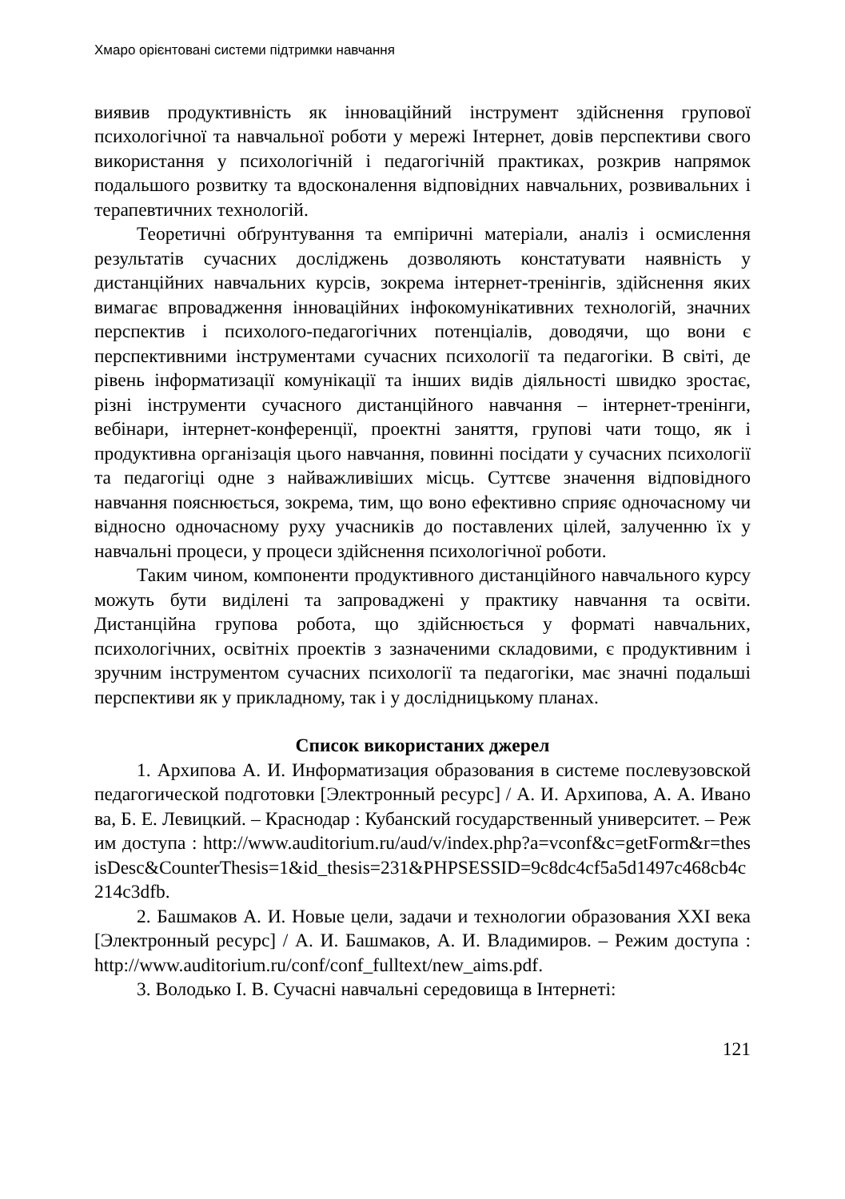Хмаро орієнтовані системи підтримки навчання
виявив продуктивність як інноваційний інструмент здійснення групової психологічної та навчальної роботи у мережі Інтернет, довів перспективи свого використання у психологічній і педагогічній практиках, розкрив напрямок подальшого розвитку та вдосконалення відповідних навчальних, розвивальних і терапевтичних технологій.
Теоретичні обґрунтування та емпіричні матеріали, аналіз і осмислення результатів сучасних досліджень дозволяють констатувати наявність у дистанційних навчальних курсів, зокрема інтернет-тренінгів, здійснення яких вимагає впровадження інноваційних інфокомунікативних технологій, значних перспектив і психолого-педагогічних потенціалів, доводячи, що вони є перспективними інструментами сучасних психології та педагогіки. В світі, де рівень інформатизації комунікації та інших видів діяльності швидко зростає, різні інструменти сучасного дистанційного навчання – інтернет-тренінги, вебінари, інтернет-конференції, проектні заняття, групові чати тощо, як і продуктивна організація цього навчання, повинні посідати у сучасних психології та педагогіці одне з найважливіших місць. Суттєве значення відповідного навчання пояснюється, зокрема, тим, що воно ефективно сприяє одночасному чи відносно одночасному руху учасників до поставлених цілей, залученню їх у навчальні процеси, у процеси здійснення психологічної роботи.
Таким чином, компоненти продуктивного дистанційного навчального курсу можуть бути виділені та запроваджені у практику навчання та освіти. Дистанційна групова робота, що здійснюється у форматі навчальних, психологічних, освітніх проектів з зазначеними складовими, є продуктивним і зручним інструментом сучасних психології та педагогіки, має значні подальші перспективи як у прикладному, так і у дослідницькому планах.
Список використаних джерел
1. Архипова А. И. Информатизация образования в системе послевузовской педагогической подготовки [Электронный ресурс] / А. И. Архипова, А. А. Иванова, Б. Е. Левицкий. – Краснодар : Кубанский государственный университет. – Режим доступа : http://www.auditorium.ru/aud/v/index.php?a=vconf&c=getForm&r=thesisDesc&CounterThesis=1&id_thesis=231&PHPSESSID=9c8dc4cf5a5d1497c468cb4c214c3dfb.
2. Башмаков А. И. Новые цели, задачи и технологии образования XXI века [Электронный ресурс] / А. И. Башмаков, А. И. Владимиров. – Режим доступа : http://www.auditorium.ru/conf/conf_fulltext/new_aims.pdf.
3. Володько І. В. Сучасні навчальні середовища в Інтернеті:
121